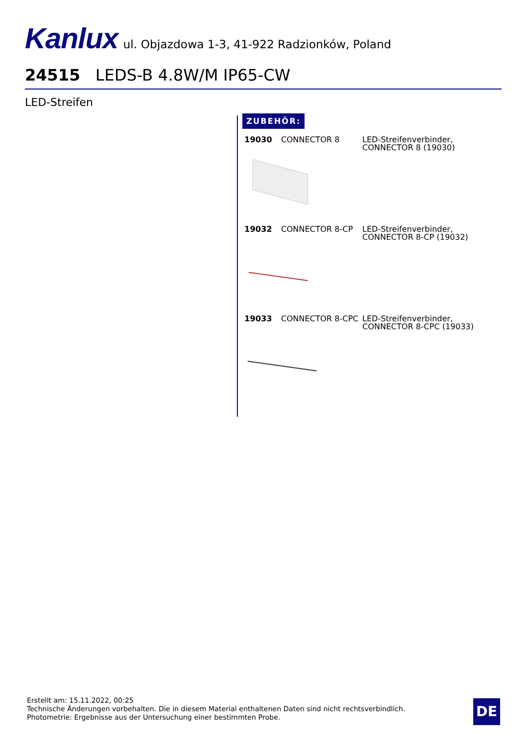Kanlux ul. Objazdowa 1-3, 41-922 Radzionków, Poland
24515 LEDS-B 4.8W/M IP65-CW
LED-Streifen
ZUBEHÖR:
19030 CONNECTOR 8 LED-Streifenverbinder, CONNECTOR 8 (19030)
19032 CONNECTOR 8-CP LED-Streifenverbinder, CONNECTOR 8-CP (19032)
19033 CONNECTOR 8-CPC LED-Streifenverbinder, CONNECTOR 8-CPC (19033)
Erstellt am: 15.11.2022, 00:25
Technische Änderungen vorbehalten. Die in diesem Material enthaltenen Daten sind nicht rechtsverbindlich.
Photometrie: Ergebnisse aus der Untersuchung einer bestimmten Probe.
DE